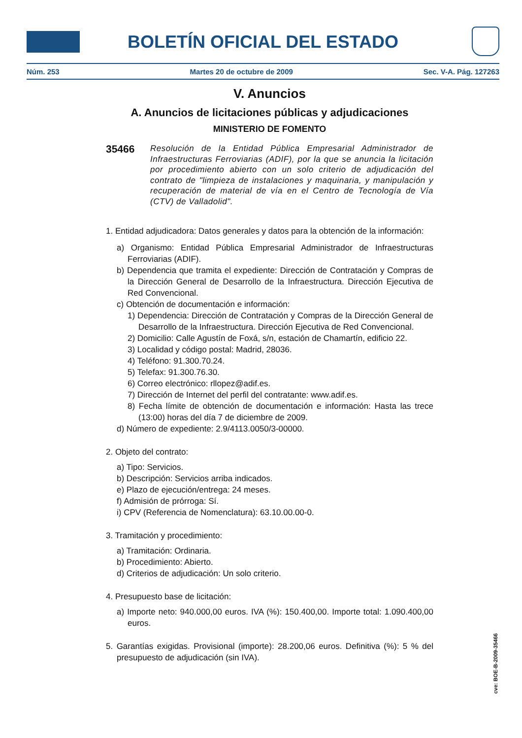BOLETÍN OFICIAL DEL ESTADO
Núm. 253 Martes 20 de octubre de 2009 Sec. V-A. Pág. 127263
V. Anuncios
A. Anuncios de licitaciones públicas y adjudicaciones
MINISTERIO DE FOMENTO
35466
Resolución de la Entidad Pública Empresarial Administrador de Infraestructuras Ferroviarias (ADIF), por la que se anuncia la licitación por procedimiento abierto con un solo criterio de adjudicación del contrato de "limpieza de instalaciones y maquinaria, y manipulación y recuperación de material de vía en el Centro de Tecnología de Vía (CTV) de Valladolid".
1. Entidad adjudicadora: Datos generales y datos para la obtención de la información:
a) Organismo: Entidad Pública Empresarial Administrador de Infraestructuras Ferroviarias (ADIF).
b) Dependencia que tramita el expediente: Dirección de Contratación y Compras de la Dirección General de Desarrollo de la Infraestructura. Dirección Ejecutiva de Red Convencional.
c) Obtención de documentación e información:
1) Dependencia: Dirección de Contratación y Compras de la Dirección General de Desarrollo de la Infraestructura. Dirección Ejecutiva de Red Convencional.
2) Domicilio: Calle Agustín de Foxá, s/n, estación de Chamartín, edificio 22.
3) Localidad y código postal: Madrid, 28036.
4) Teléfono: 91.300.70.24.
5) Telefax: 91.300.76.30.
6) Correo electrónico: rllopez@adif.es.
7) Dirección de Internet del perfil del contratante: www.adif.es.
8) Fecha límite de obtención de documentación e información: Hasta las trece (13:00) horas del día 7 de diciembre de 2009.
d) Número de expediente: 2.9/4113.0050/3-00000.
2. Objeto del contrato:
a) Tipo: Servicios.
b) Descripción: Servicios arriba indicados.
e) Plazo de ejecución/entrega: 24 meses.
f) Admisión de prórroga: Sí.
i) CPV (Referencia de Nomenclatura): 63.10.00.00-0.
3. Tramitación y procedimiento:
a) Tramitación: Ordinaria.
b) Procedimiento: Abierto.
d) Criterios de adjudicación: Un solo criterio.
4. Presupuesto base de licitación:
a) Importe neto: 940.000,00 euros. IVA (%): 150.400,00. Importe total: 1.090.400,00 euros.
5. Garantías exigidas. Provisional (importe): 28.200,06 euros. Definitiva (%): 5 % del presupuesto de adjudicación (sin IVA).
cve: BOE-B-2009-35466